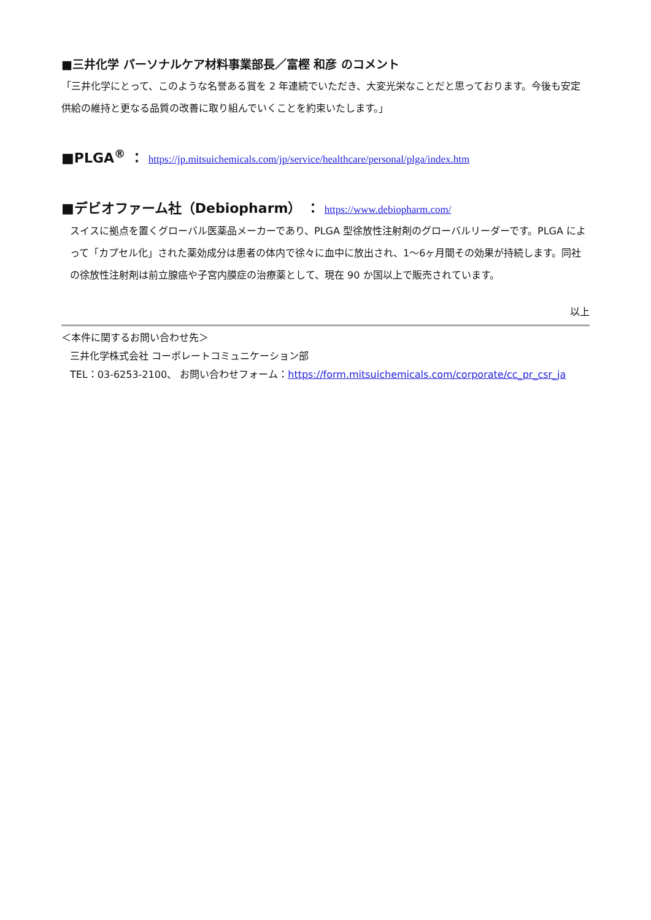■三井化学 パーソナルケア材料事業部長／富樫 和彦 のコメント
「三井化学にとって、このような名誉ある賞を 2 年連続でいただき、大変光栄なことだと思っております。今後も安定供給の維持と更なる品質の改善に取り組んでいくことを約束いたします。」
■PLGA<sup>®</sup> ： https://jp.mitsuichemicals.com/jp/service/healthcare/personal/plga/index.htm
■デビオファーム社（Debiopharm） ： https://www.debiopharm.com/
スイスに拠点を置くグローバル医薬品メーカーであり、PLGA 型徐放性注射剤のグローバルリーダーです。PLGA によって「カプセル化」された薬効成分は患者の体内で徐々に血中に放出され、1～6ヶ月間その効果が持続します。同社の徐放性注射剤は前立腺癌や子宮内膜症の治療薬として、現在 90 か国以上で販売されています。
以上
＜本件に関するお問い合わせ先＞
三井化学株式会社 コーポレートコミュニケーション部
TEL：03-6253-2100、 お問い合わせフォーム：https://form.mitsuichemicals.com/corporate/cc_pr_csr_ja